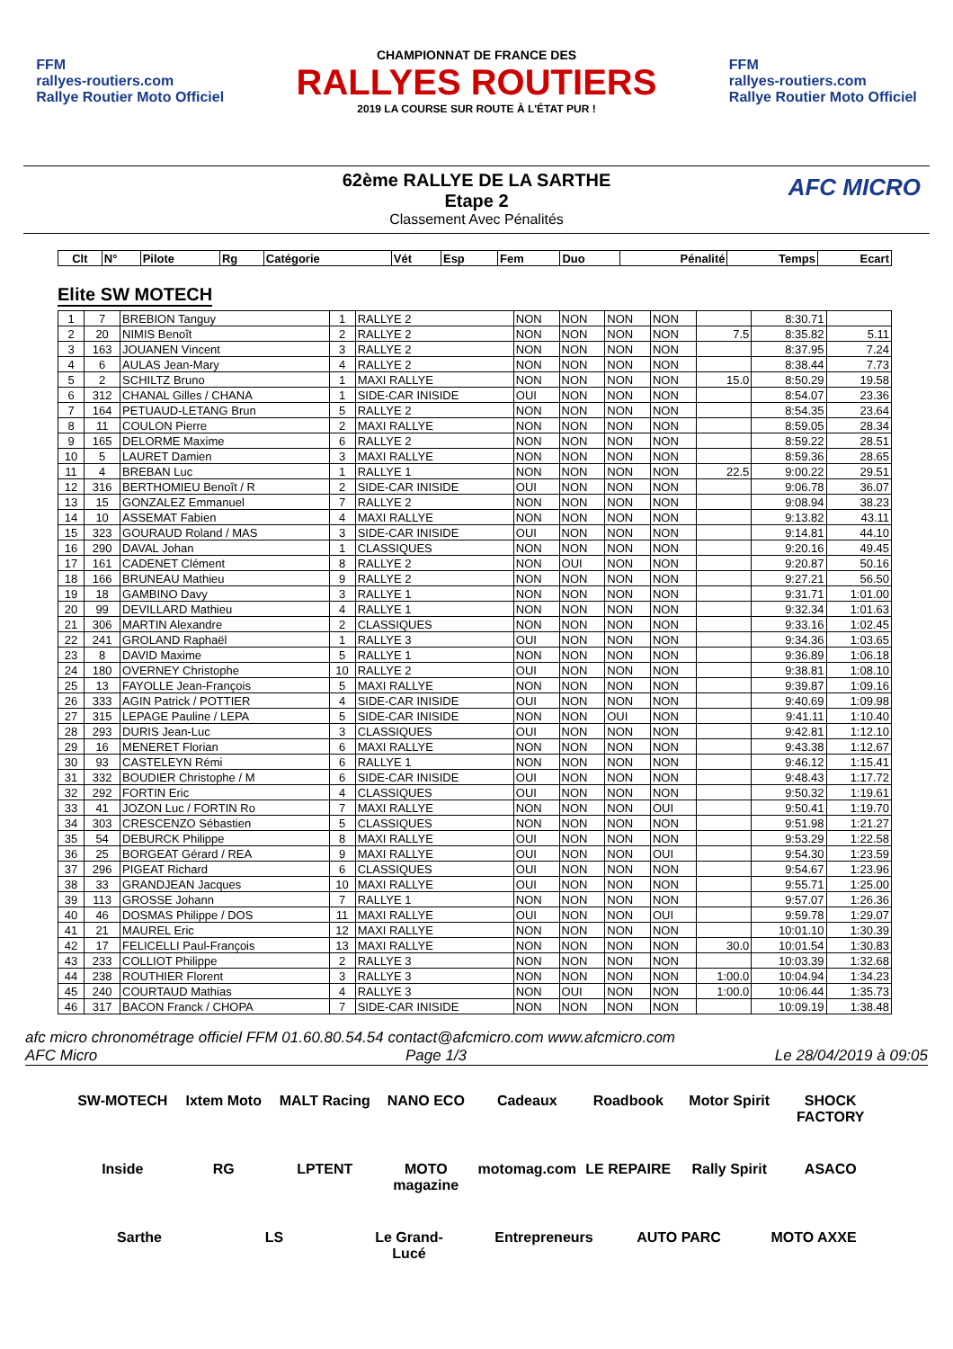FFM
rallyes-routiers.com
Rallye Routier Moto Officiel
CHAMPIONNAT DE FRANCE DES
RALLYES ROUTIERS
2019 LA COURSE SUR ROUTE À L'ÉTAT PUR !
FFM
rallyes-routiers.com
Rallye Routier Moto Officiel
62ème RALLYE DE LA SARTHE
Etape 2
Classement Avec Pénalités
AFC MICRO
| Clt | N° | Pilote | Rg | Catégorie | Vét | Esp | Fem | Duo | Pénalité | Temps | Ecart |
| --- | --- | --- | --- | --- | --- | --- | --- | --- | --- | --- | --- |
Elite SW MOTECH
| 1 | 7 | BREBION Tanguy | 1 | RALLYE 2 | NON | NON | NON | NON | | 8:30.71 | |
| 2 | 20 | NIMIS Benoît | 2 | RALLYE 2 | NON | NON | NON | NON | 7.5 | 8:35.82 | 5.11 |
| 3 | 163 | JOUANEN Vincent | 3 | RALLYE 2 | NON | NON | NON | NON | | 8:37.95 | 7.24 |
| 4 | 6 | AULAS Jean-Mary | 4 | RALLYE 2 | NON | NON | NON | NON | | 8:38.44 | 7.73 |
| 5 | 2 | SCHILTZ Bruno | 1 | MAXI RALLYE | NON | NON | NON | NON | 15.0 | 8:50.29 | 19.58 |
| 6 | 312 | CHANAL Gilles / CHANA | 1 | SIDE-CAR INISIDE | OUI | NON | NON | NON | | 8:54.07 | 23.36 |
| 7 | 164 | PETUAUD-LETANG Brun | 5 | RALLYE 2 | NON | NON | NON | NON | | 8:54.35 | 23.64 |
| 8 | 11 | COULON Pierre | 2 | MAXI RALLYE | NON | NON | NON | NON | | 8:59.05 | 28.34 |
| 9 | 165 | DELORME Maxime | 6 | RALLYE 2 | NON | NON | NON | NON | | 8:59.22 | 28.51 |
| 10 | 5 | LAURET Damien | 3 | MAXI RALLYE | NON | NON | NON | NON | | 8:59.36 | 28.65 |
| 11 | 4 | BREBAN Luc | 1 | RALLYE 1 | NON | NON | NON | NON | 22.5 | 9:00.22 | 29.51 |
| 12 | 316 | BERTHOMIEU Benoît / R | 2 | SIDE-CAR INISIDE | OUI | NON | NON | NON | | 9:06.78 | 36.07 |
| 13 | 15 | GONZALEZ Emmanuel | 7 | RALLYE 2 | NON | NON | NON | NON | | 9:08.94 | 38.23 |
| 14 | 10 | ASSEMAT Fabien | 4 | MAXI RALLYE | NON | NON | NON | NON | | 9:13.82 | 43.11 |
| 15 | 323 | GOURAUD Roland / MAS | 3 | SIDE-CAR INISIDE | OUI | NON | NON | NON | | 9:14.81 | 44.10 |
| 16 | 290 | DAVAL Johan | 1 | CLASSIQUES | NON | NON | NON | NON | | 9:20.16 | 49.45 |
| 17 | 161 | CADENET Clément | 8 | RALLYE 2 | NON | OUI | NON | NON | | 9:20.87 | 50.16 |
| 18 | 166 | BRUNEAU Mathieu | 9 | RALLYE 2 | NON | NON | NON | NON | | 9:27.21 | 56.50 |
| 19 | 18 | GAMBINO Davy | 3 | RALLYE 1 | NON | NON | NON | NON | | 9:31.71 | 1:01.00 |
| 20 | 99 | DEVILLARD Mathieu | 4 | RALLYE 1 | NON | NON | NON | NON | | 9:32.34 | 1:01.63 |
| 21 | 306 | MARTIN Alexandre | 2 | CLASSIQUES | NON | NON | NON | NON | | 9:33.16 | 1:02.45 |
| 22 | 241 | GROLAND Raphaël | 1 | RALLYE 3 | OUI | NON | NON | NON | | 9:34.36 | 1:03.65 |
| 23 | 8 | DAVID Maxime | 5 | RALLYE 1 | NON | NON | NON | NON | | 9:36.89 | 1:06.18 |
| 24 | 180 | OVERNEY Christophe | 10 | RALLYE 2 | OUI | NON | NON | NON | | 9:38.81 | 1:08.10 |
| 25 | 13 | FAYOLLE Jean-François | 5 | MAXI RALLYE | NON | NON | NON | NON | | 9:39.87 | 1:09.16 |
| 26 | 333 | AGIN Patrick / POTTIER | 4 | SIDE-CAR INISIDE | OUI | NON | NON | NON | | 9:40.69 | 1:09.98 |
| 27 | 315 | LEPAGE Pauline / LEPA | 5 | SIDE-CAR INISIDE | NON | NON | OUI | NON | | 9:41.11 | 1:10.40 |
| 28 | 293 | DURIS Jean-Luc | 3 | CLASSIQUES | OUI | NON | NON | NON | | 9:42.81 | 1:12.10 |
| 29 | 16 | MENERET Florian | 6 | MAXI RALLYE | NON | NON | NON | NON | | 9:43.38 | 1:12.67 |
| 30 | 93 | CASTELEYN Rémi | 6 | RALLYE 1 | NON | NON | NON | NON | | 9:46.12 | 1:15.41 |
| 31 | 332 | BOUDIER Christophe / M | 6 | SIDE-CAR INISIDE | OUI | NON | NON | NON | | 9:48.43 | 1:17.72 |
| 32 | 292 | FORTIN Eric | 4 | CLASSIQUES | OUI | NON | NON | NON | | 9:50.32 | 1:19.61 |
| 33 | 41 | JOZON Luc / FORTIN Ro | 7 | MAXI RALLYE | NON | NON | NON | OUI | | 9:50.41 | 1:19.70 |
| 34 | 303 | CRESCENZO Sébastien | 5 | CLASSIQUES | NON | NON | NON | NON | | 9:51.98 | 1:21.27 |
| 35 | 54 | DEBURCK Philippe | 8 | MAXI RALLYE | OUI | NON | NON | NON | | 9:53.29 | 1:22.58 |
| 36 | 25 | BORGEAT Gérard / REA | 9 | MAXI RALLYE | OUI | NON | NON | OUI | | 9:54.30 | 1:23.59 |
| 37 | 296 | PIGEAT Richard | 6 | CLASSIQUES | OUI | NON | NON | NON | | 9:54.67 | 1:23.96 |
| 38 | 33 | GRANDJEAN Jacques | 10 | MAXI RALLYE | OUI | NON | NON | NON | | 9:55.71 | 1:25.00 |
| 39 | 113 | GROSSE Johann | 7 | RALLYE 1 | NON | NON | NON | NON | | 9:57.07 | 1:26.36 |
| 40 | 46 | DOSMAS Philippe / DOS | 11 | MAXI RALLYE | OUI | NON | NON | OUI | | 9:59.78 | 1:29.07 |
| 41 | 21 | MAUREL Eric | 12 | MAXI RALLYE | NON | NON | NON | NON | | 10:01.10 | 1:30.39 |
| 42 | 17 | FELICELLI Paul-François | 13 | MAXI RALLYE | NON | NON | NON | NON | 30.0 | 10:01.54 | 1:30.83 |
| 43 | 233 | COLLIOT Philippe | 2 | RALLYE 3 | NON | NON | NON | NON | | 10:03.39 | 1:32.68 |
| 44 | 238 | ROUTHIER Florent | 3 | RALLYE 3 | NON | NON | NON | NON | 1:00.0 | 10:04.94 | 1:34.23 |
| 45 | 240 | COURTAUD Mathias | 4 | RALLYE 3 | NON | OUI | NON | NON | 1:00.0 | 10:06.44 | 1:35.73 |
| 46 | 317 | BACON Franck / CHOPA | 7 | SIDE-CAR INISIDE | NON | NON | NON | NON | | 10:09.19 | 1:38.48 |
afc micro chronométrage officiel FFM 01.60.80.54.54 contact@afcmicro.com www.afcmicro.com
AFC Micro Page 1/3 Le 28/04/2019 à 09:05
SW-MOTECH Ixtem Moto MALT Racing NANO ECO Cadeaux Roadbook Motor Spirit SHOCK FACTORY Inside RG LPTENT MOTO magazine motomag.com LE REPAIRE Rally Spirit ASACO Sarthe LS Le Grand-Lucé Entrepreneurs AUTO PARC MOTO AXXE